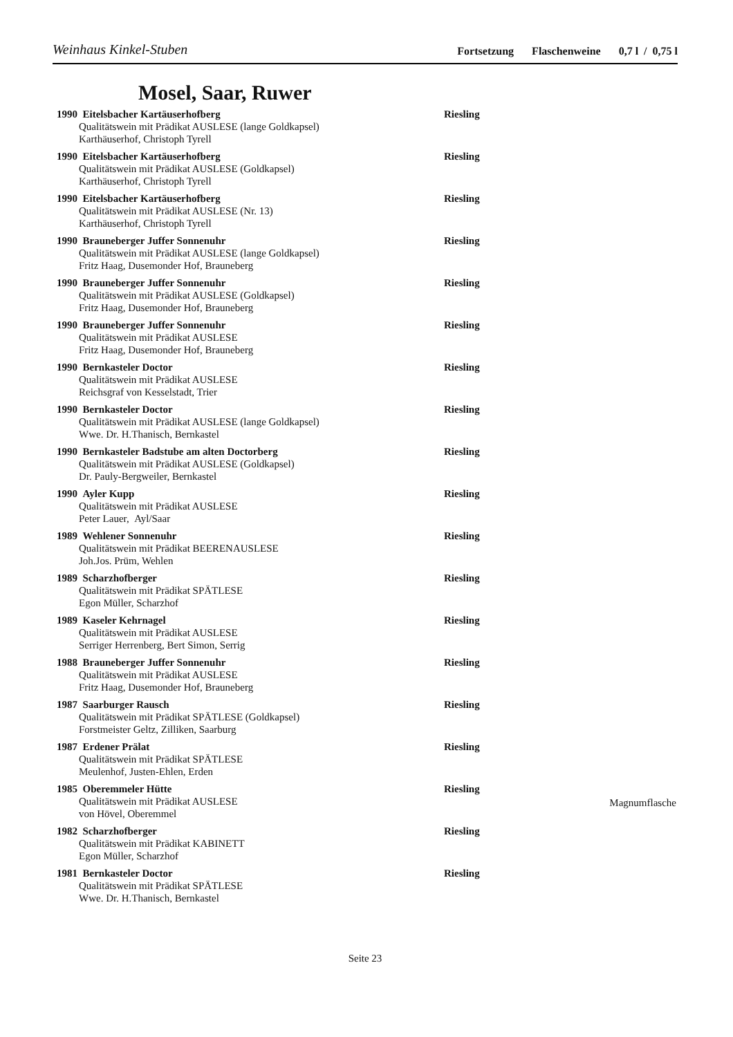Weinhaus Kinkel-Stuben
Fortsetzung Flaschenweine 0,7 l / 0,75 l
Mosel, Saar, Ruwer
1990 Eitelsbacher Kartäuserhofberg Riesling
Qualitätswein mit Prädikat AUSLESE (lange Goldkapsel)
Karthäuserhof, Christoph Tyrell
1990 Eitelsbacher Kartäuserhofberg Riesling
Qualitätswein mit Prädikat AUSLESE (Goldkapsel)
Karthäuserhof, Christoph Tyrell
1990 Eitelsbacher Kartäuserhofberg Riesling
Qualitätswein mit Prädikat AUSLESE (Nr. 13)
Karthäuserhof, Christoph Tyrell
1990 Brauneberger Juffer Sonnenuhr Riesling
Qualitätswein mit Prädikat AUSLESE (lange Goldkapsel)
Fritz Haag, Dusemonder Hof, Brauneberg
1990 Brauneberger Juffer Sonnenuhr Riesling
Qualitätswein mit Prädikat AUSLESE (Goldkapsel)
Fritz Haag, Dusemonder Hof, Brauneberg
1990 Brauneberger Juffer Sonnenuhr Riesling
Qualitätswein mit Prädikat AUSLESE
Fritz Haag, Dusemonder Hof, Brauneberg
1990 Bernkasteler Doctor Riesling
Qualitätswein mit Prädikat AUSLESE
Reichsgraf von Kesselstadt, Trier
1990 Bernkasteler Doctor Riesling
Qualitätswein mit Prädikat AUSLESE (lange Goldkapsel)
Wwe. Dr. H.Thanisch, Bernkastel
1990 Bernkasteler Badstube am alten Doctorberg Riesling
Qualitätswein mit Prädikat AUSLESE (Goldkapsel)
Dr. Pauly-Bergweiler, Bernkastel
1990 Ayler Kupp Riesling
Qualitätswein mit Prädikat AUSLESE
Peter Lauer, Ayl/Saar
1989 Wehlener Sonnenuhr Riesling
Qualitätswein mit Prädikat BEERENAUSLESE
Joh.Jos. Prüm, Wehlen
1989 Scharzhofberger Riesling
Qualitätswein mit Prädikat SPÄTLESE
Egon Müller, Scharzhof
1989 Kaseler Kehrnagel Riesling
Qualitätswein mit Prädikat AUSLESE
Serriger Herrenberg, Bert Simon, Serrig
1988 Brauneberger Juffer Sonnenuhr Riesling
Qualitätswein mit Prädikat AUSLESE
Fritz Haag, Dusemonder Hof, Brauneberg
1987 Saarburger Rausch Riesling
Qualitätswein mit Prädikat SPÄTLESE (Goldkapsel)
Forstmeister Geltz, Zilliken, Saarburg
1987 Erdener Prälat Riesling
Qualitätswein mit Prädikat SPÄTLESE
Meulenhof, Justen-Ehlen, Erden
1985 Oberemmeler Hütte Riesling
Qualitätswein mit Prädikat AUSLESE
Magnumflasche
von Hövel, Oberemmel
1982 Scharzhofberger Riesling
Qualitätswein mit Prädikat KABINETT
Egon Müller, Scharzhof
1981 Bernkasteler Doctor Riesling
Qualitätswein mit Prädikat SPÄTLESE
Wwe. Dr. H.Thanisch, Bernkastel
Seite 23